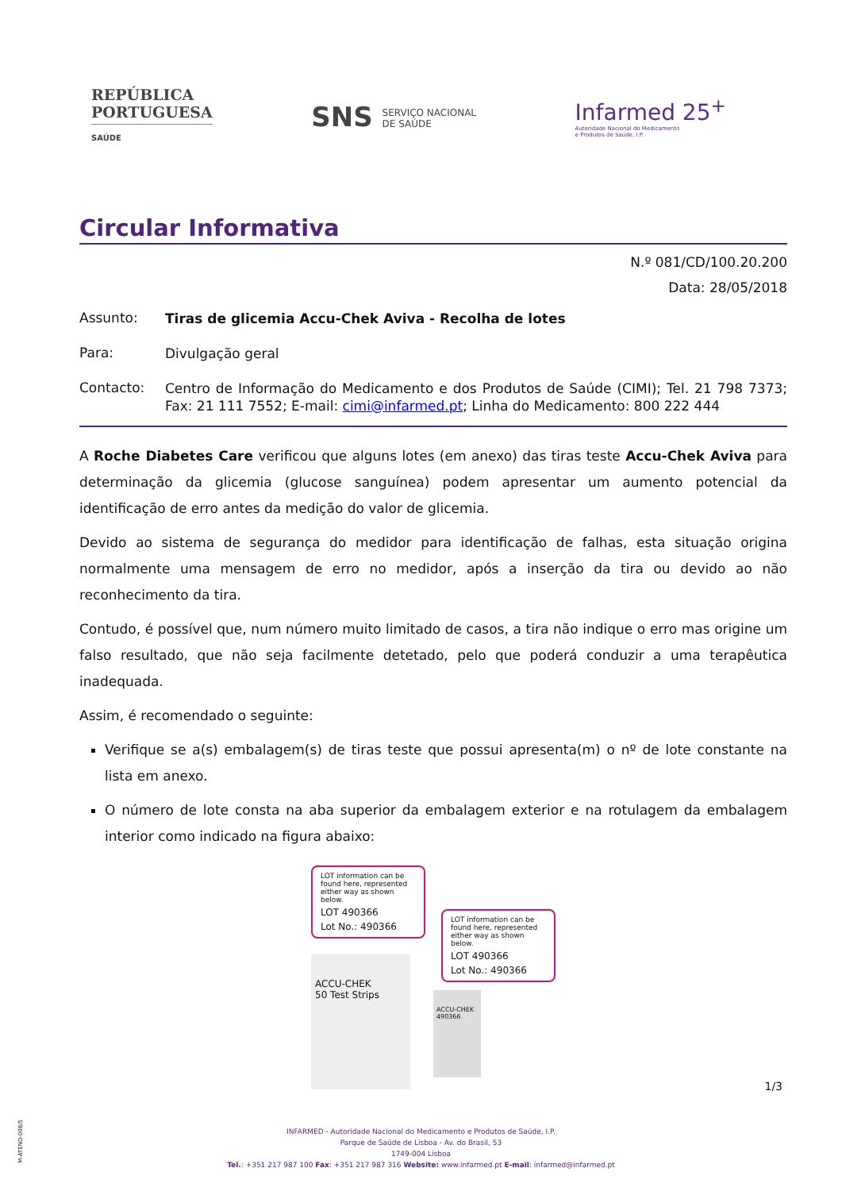REPÚBLICA
PORTUGUESA
SAÚDE
SNS SERVIÇO NACIONAL
DE SAÚDE
Infarmed 25<sup>+</sup>
Autoridade Nacional do Medicamento
e Produtos de Saúde, I.P.
Circular Informativa
N.º 081/CD/100.20.200
Data: 28/05/2018
Assunto:
Tiras de glicemia Accu-Chek Aviva - Recolha de lotes
Para:
Divulgação geral
Contacto:
Centro de Informação do Medicamento e dos Produtos de Saúde (CIMI); Tel. 21 798 7373; Fax: 21 111 7552; E-mail: cimi@infarmed.pt; Linha do Medicamento: 800 222 444
A Roche Diabetes Care verificou que alguns lotes (em anexo) das tiras teste Accu-Chek Aviva para determinação da glicemia (glucose sanguínea) podem apresentar um aumento potencial da identificação de erro antes da medição do valor de glicemia.
Devido ao sistema de segurança do medidor para identificação de falhas, esta situação origina normalmente uma mensagem de erro no medidor, após a inserção da tira ou devido ao não reconhecimento da tira.
Contudo, é possível que, num número muito limitado de casos, a tira não indique o erro mas origine um falso resultado, que não seja facilmente detetado, pelo que poderá conduzir a uma terapêutica inadequada.
Assim, é recomendado o seguinte:
Verifique se a(s) embalagem(s) de tiras teste que possui apresenta(m) o nº de lote constante na lista em anexo.
O número de lote consta na aba superior da embalagem exterior e na rotulagem da embalagem interior como indicado na figura abaixo:
LOT information can be found here, represented either way as shown below.
LOT 490366
Lot No.: 490366
ACCU-CHEK
50 Test Strips
LOT information can be found here, represented either way as shown below.
LOT 490366
Lot No.: 490366
ACCU-CHEK
490366
1/3
M-ATEND-008/5
INFARMED - Autoridade Nacional do Medicamento e Produtos de Saúde, I.P.
Parque de Saúde de Lisboa - Av. do Brasil, 53
1749-004 Lisboa
Tel.: +351 217 987 100 Fax: +351 217 987 316 Website: www.infarmed.pt E-mail: infarmed@infarmed.pt